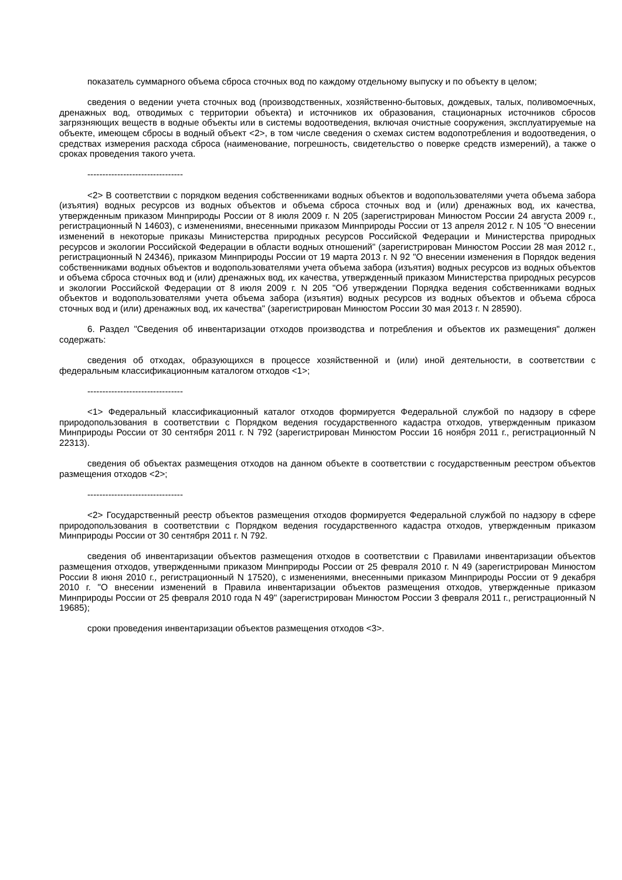показатель суммарного объема сброса сточных вод по каждому отдельному выпуску и по объекту в целом;
сведения о ведении учета сточных вод (производственных, хозяйственно-бытовых, дождевых, талых, поливомоечных, дренажных вод, отводимых с территории объекта) и источников их образования, стационарных источников сбросов загрязняющих веществ в водные объекты или в системы водоотведения, включая очистные сооружения, эксплуатируемые на объекте, имеющем сбросы в водный объект <2>, в том числе сведения о схемах систем водопотребления и водоотведения, о средствах измерения расхода сброса (наименование, погрешность, свидетельство о поверке средств измерений), а также о сроках проведения такого учета.
--------------------------------
<2> В соответствии с порядком ведения собственниками водных объектов и водопользователями учета объема забора (изъятия) водных ресурсов из водных объектов и объема сброса сточных вод и (или) дренажных вод, их качества, утвержденным приказом Минприроды России от 8 июля 2009 г. N 205 (зарегистрирован Минюстом России 24 августа 2009 г., регистрационный N 14603), с изменениями, внесенными приказом Минприроды России от 13 апреля 2012 г. N 105 "О внесении изменений в некоторые приказы Министерства природных ресурсов Российской Федерации и Министерства природных ресурсов и экологии Российской Федерации в области водных отношений" (зарегистрирован Минюстом России 28 мая 2012 г., регистрационный N 24346), приказом Минприроды России от 19 марта 2013 г. N 92 "О внесении изменения в Порядок ведения собственниками водных объектов и водопользователями учета объема забора (изъятия) водных ресурсов из водных объектов и объема сброса сточных вод и (или) дренажных вод, их качества, утвержденный приказом Министерства природных ресурсов и экологии Российской Федерации от 8 июля 2009 г. N 205 "Об утверждении Порядка ведения собственниками водных объектов и водопользователями учета объема забора (изъятия) водных ресурсов из водных объектов и объема сброса сточных вод и (или) дренажных вод, их качества" (зарегистрирован Минюстом России 30 мая 2013 г. N 28590).
6. Раздел "Сведения об инвентаризации отходов производства и потребления и объектов их размещения" должен содержать:
сведения об отходах, образующихся в процессе хозяйственной и (или) иной деятельности, в соответствии с федеральным классификационным каталогом отходов <1>;
--------------------------------
<1> Федеральный классификационный каталог отходов формируется Федеральной службой по надзору в сфере природопользования в соответствии с Порядком ведения государственного кадастра отходов, утвержденным приказом Минприроды России от 30 сентября 2011 г. N 792 (зарегистрирован Минюстом России 16 ноября 2011 г., регистрационный N 22313).
сведения об объектах размещения отходов на данном объекте в соответствии с государственным реестром объектов размещения отходов <2>;
--------------------------------
<2> Государственный реестр объектов размещения отходов формируется Федеральной службой по надзору в сфере природопользования в соответствии с Порядком ведения государственного кадастра отходов, утвержденным приказом Минприроды России от 30 сентября 2011 г. N 792.
сведения об инвентаризации объектов размещения отходов в соответствии с Правилами инвентаризации объектов размещения отходов, утвержденными приказом Минприроды России от 25 февраля 2010 г. N 49 (зарегистрирован Минюстом России 8 июня 2010 г., регистрационный N 17520), с изменениями, внесенными приказом Минприроды России от 9 декабря 2010 г. "О внесении изменений в Правила инвентаризации объектов размещения отходов, утвержденные приказом Минприроды России от 25 февраля 2010 года N 49" (зарегистрирован Минюстом России 3 февраля 2011 г., регистрационный N 19685);
сроки проведения инвентаризации объектов размещения отходов <3>.